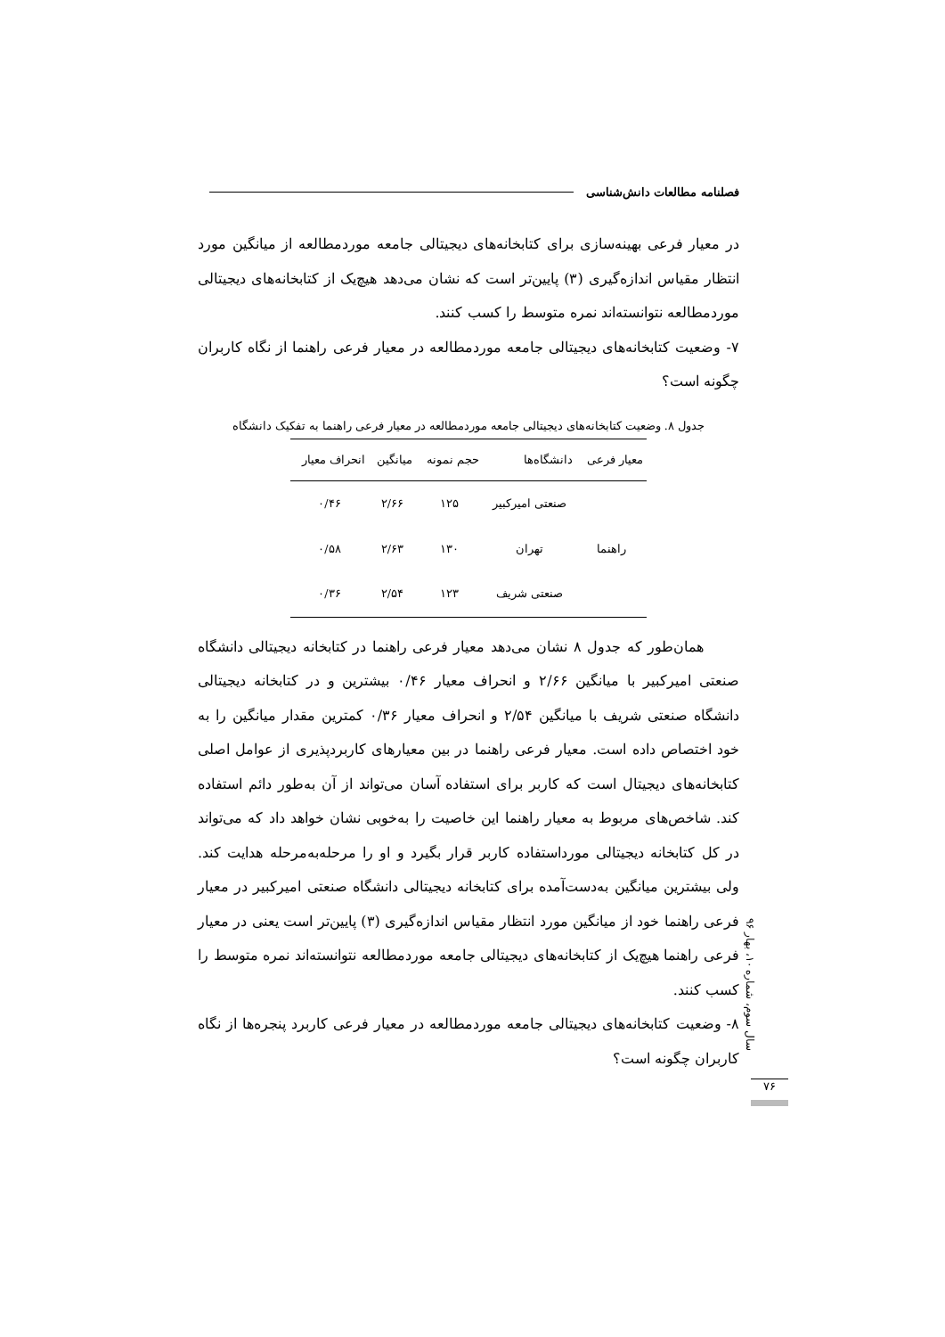فصلنامه مطالعات دانش‌شناسی
در معیار فرعی بهینه‌سازی برای کتابخانه‌های دیجیتالی جامعه موردمطالعه از میانگین مورد انتظار مقیاس اندازه‌گیری (۳) پایین‌تر است که نشان می‌دهد هیچ‌یک از کتابخانه‌های دیجیتالی موردمطالعه نتوانسته‌اند نمره متوسط را کسب کنند.
۷- وضعیت کتابخانه‌های دیجیتالی جامعه موردمطالعه در معیار فرعی راهنما از نگاه کاربران چگونه است؟
جدول ۸. وضعیت کتابخانه‌های دیجیتالی جامعه موردمطالعه در معیار فرعی راهنما به تفکیک دانشگاه
| معیار فرعی | دانشگاه‌ها | حجم نمونه | میانگین | انحراف معیار |
| --- | --- | --- | --- | --- |
| راهنما | صنعتی امیرکبیر | ۱۲۵ | ۲/۶۶ | ۰/۴۶ |
| | تهران | ۱۳۰ | ۲/۶۳ | ۰/۵۸ |
| | صنعتی شریف | ۱۲۳ | ۲/۵۴ | ۰/۳۶ |
همان‌طور که جدول ۸ نشان می‌دهد معیار فرعی راهنما در کتابخانه دیجیتالی دانشگاه صنعتی امیرکبیر با میانگین ۲/۶۶ و انحراف معیار ۰/۴۶ بیشترین و در کتابخانه دیجیتالی دانشگاه صنعتی شریف با میانگین ۲/۵۴ و انحراف معیار ۰/۳۶ کمترین مقدار میانگین را به خود اختصاص داده است. معیار فرعی راهنما در بین معیارهای کاربردپذیری از عوامل اصلی کتابخانه‌های دیجیتال است که کاربر برای استفاده آسان می‌تواند از آن به‌طور دائم استفاده کند. شاخص‌های مربوط به معیار راهنما این خاصیت را به‌خوبی نشان خواهد داد که می‌تواند در کل کتابخانه دیجیتالی مورداستفاده کاربر قرار بگیرد و او را مرحله‌به‌مرحله هدایت کند. ولی بیشترین میانگین به‌دست‌آمده برای کتابخانه دیجیتالی دانشگاه صنعتی امیرکبیر در معیار فرعی راهنما خود از میانگین مورد انتظار مقیاس اندازه‌گیری (۳) پایین‌تر است یعنی در معیار فرعی راهنما هیچ‌یک از کتابخانه‌های دیجیتالی جامعه موردمطالعه نتوانسته‌اند نمره متوسط را کسب کنند.
۸- وضعیت کتابخانه‌های دیجیتالی جامعه موردمطالعه در معیار فرعی کاربرد پنجره‌ها از نگاه کاربران چگونه است؟
سال سوم، شماره ۱۰، بهار ۹۶
۷۶